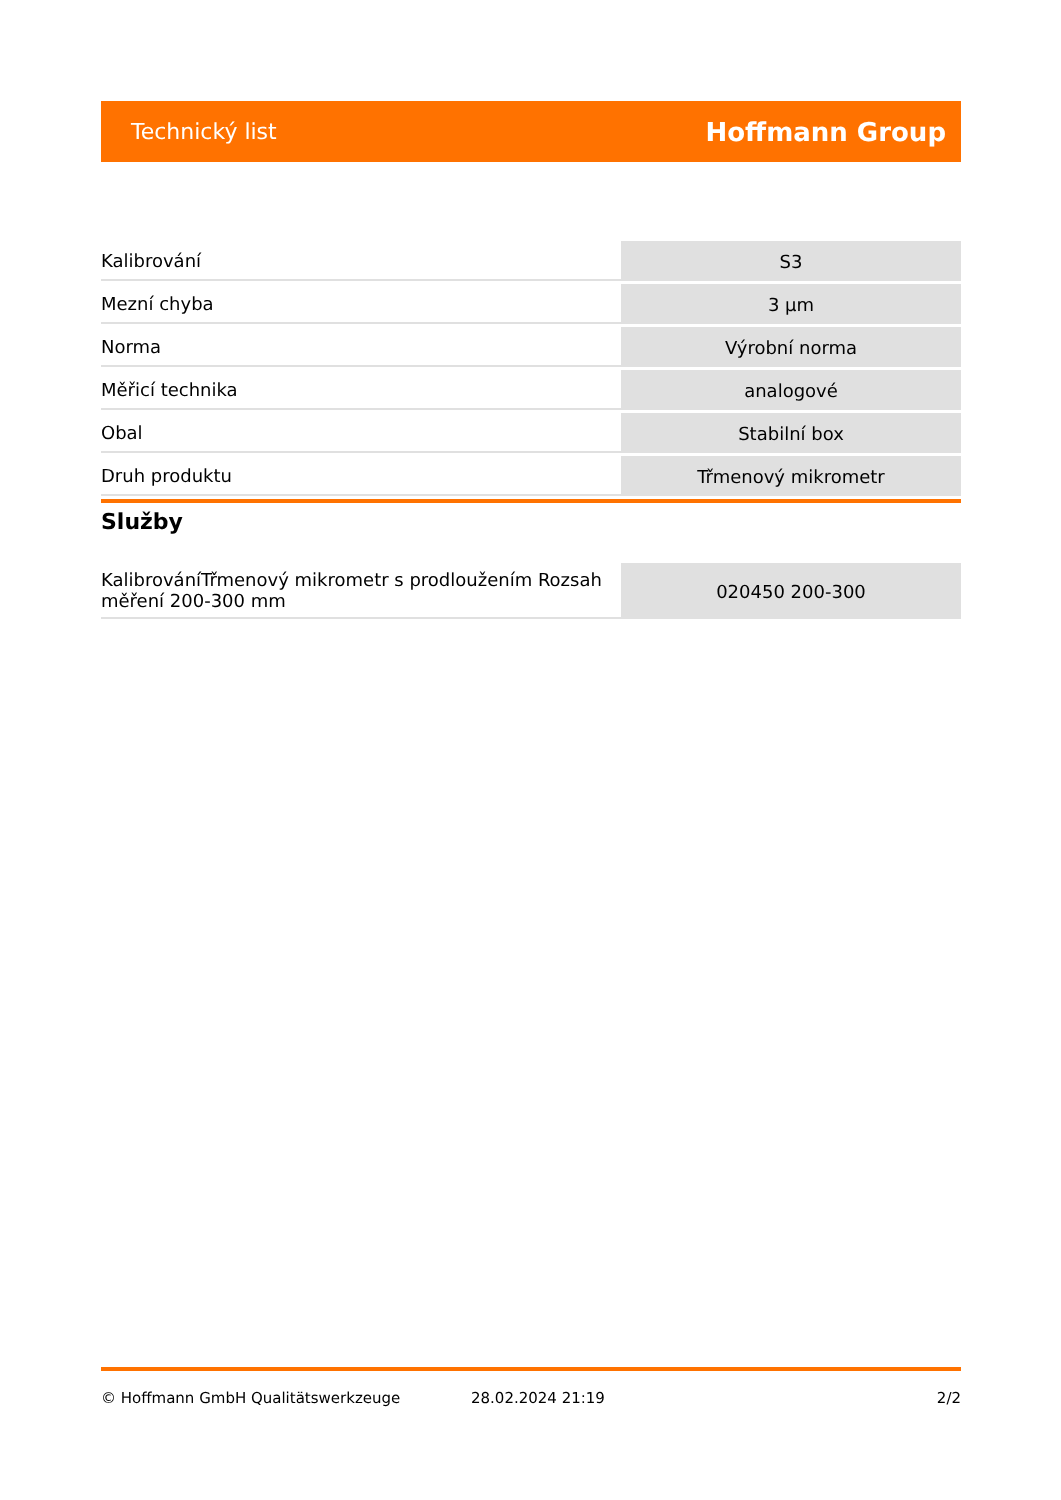Technický list Hoffmann Group
| Kalibrování | S3 |
| Mezní chyba | 3 µm |
| Norma | Výrobní norma |
| Měřicí technika | analogové |
| Obal | Stabilní box |
| Druh produktu | Třmenový mikrometr |
Služby
| KalibrováníTřmenový mikrometr s prodloužením Rozsah měření 200-300 mm | 020450 200-300 |
© Hoffmann GmbH Qualitätswerkzeuge 28.02.2024 21:19 2/2